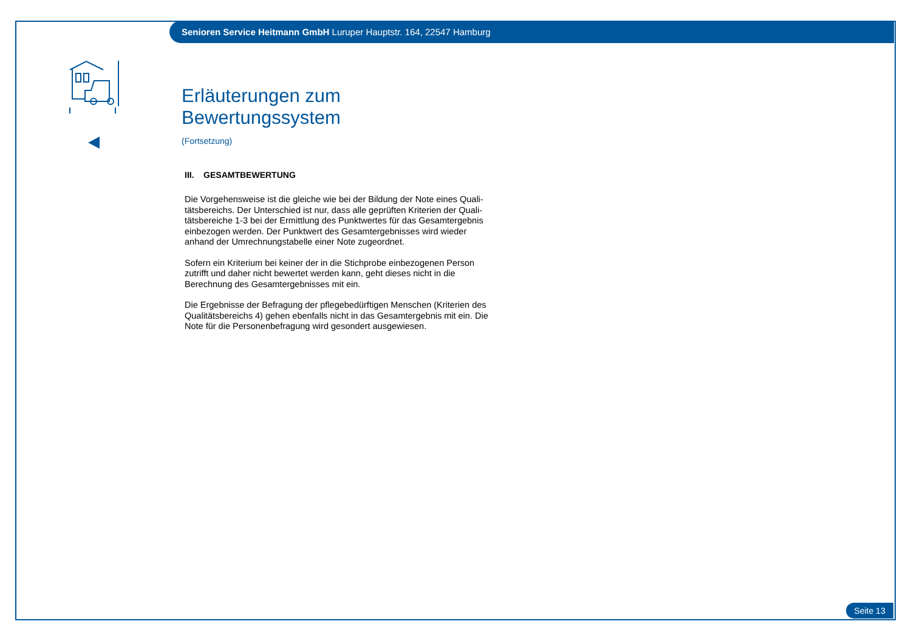Senioren Service Heitmann GmbH Luruper Hauptstr. 164, 22547 Hamburg
Erläuterungen zum Bewertungssystem
(Fortsetzung)
III. GESAMTBEWERTUNG
Die Vorgehensweise ist die gleiche wie bei der Bildung der Note eines Quali-tätsbereichs. Der Unterschied ist nur, dass alle geprüften Kriterien der Quali-tätsbereiche 1-3 bei der Ermittlung des Punktwertes für das Gesamtergebnis einbezogen werden. Der Punktwert des Gesamtergebnisses wird wieder anhand der Umrechnungstabelle einer Note zugeordnet.
Sofern ein Kriterium bei keiner der in die Stichprobe einbezogenen Person zutrifft und daher nicht bewertet werden kann, geht dieses nicht in die Berechnung des Gesamtergebnisses mit ein.
Die Ergebnisse der Befragung der pflegebedürftigen Menschen (Kriterien des Qualitätsbereichs 4) gehen ebenfalls nicht in das Gesamtergebnis mit ein. Die Note für die Personenbefragung wird gesondert ausgewiesen.
Seite 13